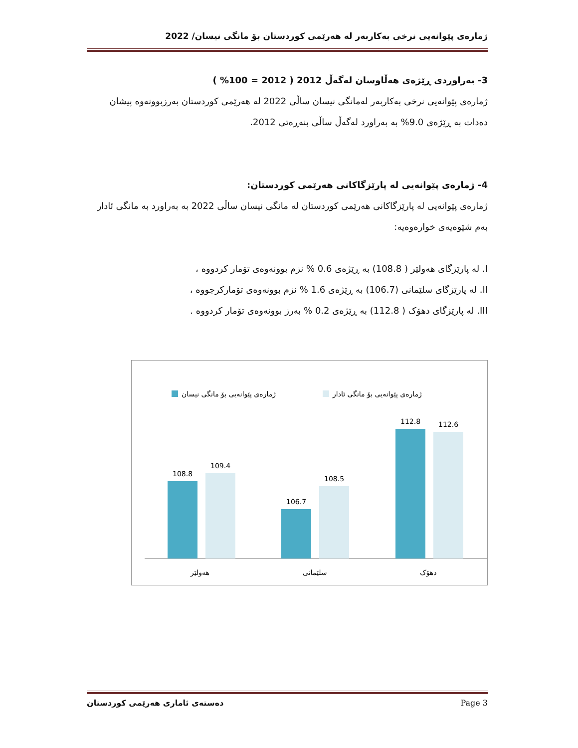ژمارەی پێوانەیی نرخی بەکاربەر لە هەرێمی کوردستان بۆ مانگی نیسان/ 2022
3- بەراوردی ڕێژەی هەڵاوسان لەگەڵ 2012 ( 2012 = 100% )
ژمارەی پێوانەیی نرخی بەکاربەر لەمانگی نیسان ساڵی 2022 لە هەرێمی کوردستان بەرزبوونەوە پیشان دەدات بە ڕێژەی 9.0% بە بەراورد لەگەڵ ساڵی بنەڕەتی 2012.
4- ژمارەی پێوانەیی لە پارێزگاکانی هەرێمی کوردستان:
ژمارەی پێوانەیی لە پارێزگاکانی هەرێمی کوردستان لە مانگی نیسان ساڵی 2022 بە بەراورد بە مانگی ئادار بەم شێوەیەی خوارەوەیە:
I. لە پارێزگای هەولێر ( 108.8) بە ڕێژەی 0.6 % نزم بوونەوەی تۆمار کردووە ،
II. لە پارێزگای سلێمانی (106.7) بە ڕێژەی 1.6 % نزم بوونەوەی تۆمارکرجووە ،
III. لە پارێزگای دهۆک ( 112.8) بە ڕێژەی 0.2 % بەرز بوونەوەی تۆمار کردووە .
ژمارەی پێوانەیی بۆ مانگی نیسان
ژمارەی پێوانەیی بۆ مانگی ئادار
108.8
109.4
106.7
108.5
112.8
112.6
هەولێر
سلێمانی
دهۆک
دەستەی ئاماری هەرێمی کوردستان Page 3